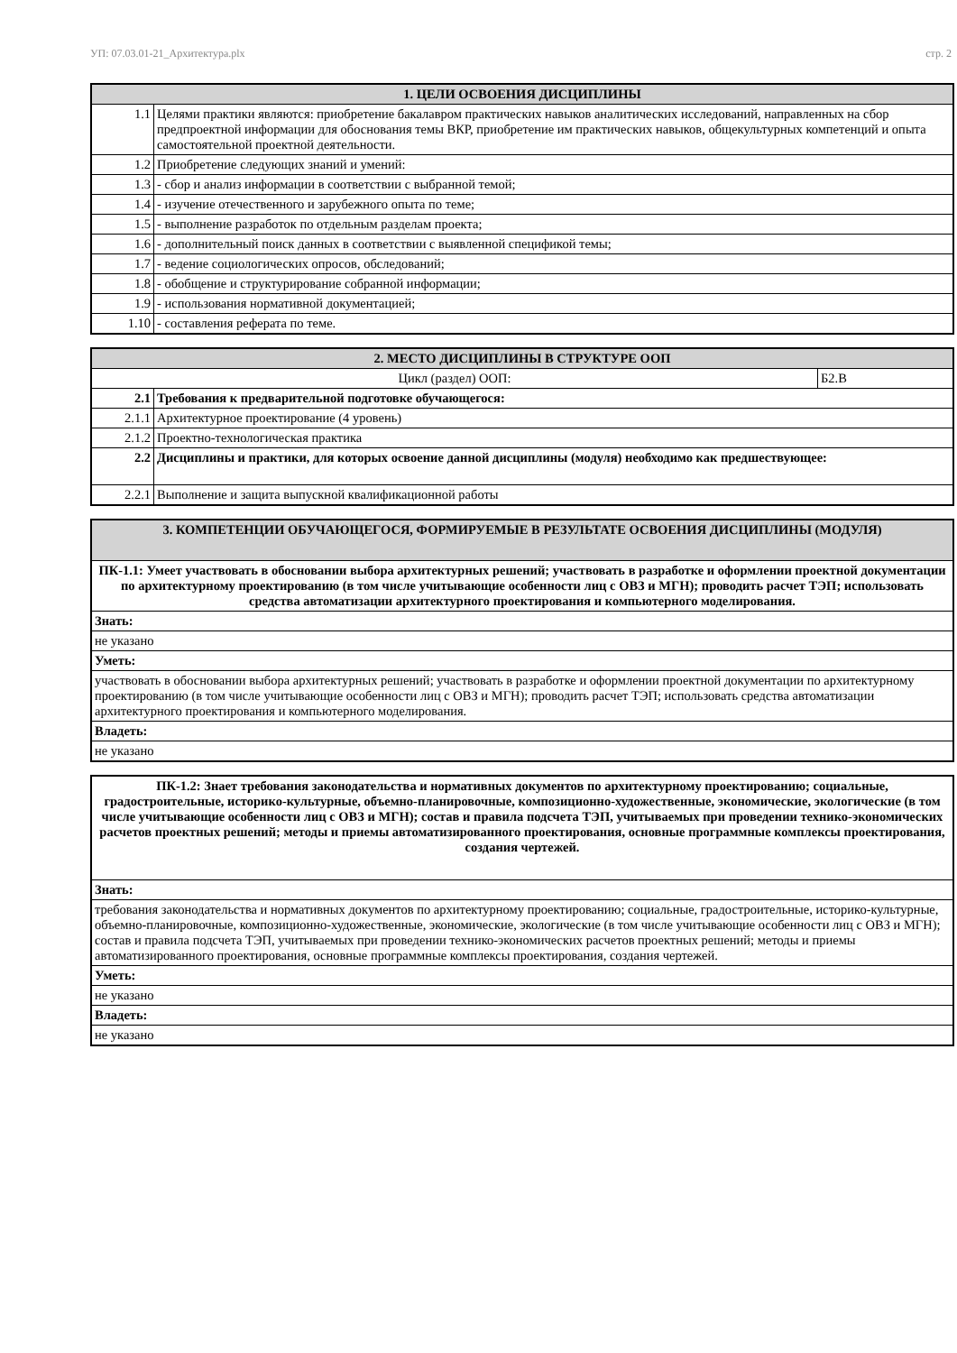УП: 07.03.01-21_Архитектура.plx стр. 2
| 1. ЦЕЛИ ОСВОЕНИЯ ДИСЦИПЛИНЫ | |
| --- | --- |
| 1.1 | Целями практики являются: приобретение бакалавром практических навыков аналитических исследований, направленных на сбор предпроектной информации для обоснования темы ВКР, приобретение им практических навыков, общекультурных компетенций и опыта самостоятельной проектной деятельности. |
| 1.2 | Приобретение следующих знаний и умений: |
| 1.3 | - сбор и анализ информации в соответствии с выбранной темой; |
| 1.4 | - изучение отечественного и зарубежного опыта по теме; |
| 1.5 | - выполнение разработок по отдельным разделам проекта; |
| 1.6 | - дополнительный поиск данных в соответствии с выявленной спецификой темы; |
| 1.7 | - ведение социологических опросов, обследований; |
| 1.8 | - обобщение и структурирование собранной информации; |
| 1.9 | - использования нормативной документацией; |
| 1.10 | - составления реферата по теме. |
| 2. МЕСТО ДИСЦИПЛИНЫ В СТРУКТУРЕ ООП | | |
| --- | --- | --- |
| Цикл (раздел) ООП: | | Б2.В |
| 2.1 | Требования к предварительной подготовке обучающегося: | |
| 2.1.1 | Архитектурное проектирование (4 уровень) | |
| 2.1.2 | Проектно-технологическая практика | |
| 2.2 | Дисциплины и практики, для которых освоение данной дисциплины (модуля) необходимо как предшествующее: | |
| 2.2.1 | Выполнение и защита выпускной квалификационной работы | |
| 3. КОМПЕТЕНЦИИ ОБУЧАЮЩЕГОСЯ, ФОРМИРУЕМЫЕ В РЕЗУЛЬТАТЕ ОСВОЕНИЯ ДИСЦИПЛИНЫ (МОДУЛЯ) |
| --- |
| ПК-1.1: Умеет участвовать в обосновании выбора архитектурных решений; участвовать в разработке и оформлении проектной документации по архитектурному проектированию (в том числе учитывающие особенности лиц с ОВЗ и МГН); проводить расчет ТЭП; использовать средства автоматизации архитектурного проектирования и компьютерного моделирования. |
| Знать: |
| не указано |
| Уметь: |
| участвовать в обосновании выбора архитектурных решений; участвовать в разработке и оформлении проектной документации по архитектурному проектированию (в том числе учитывающие особенности лиц с ОВЗ и МГН); проводить расчет ТЭП; использовать средства автоматизации архитектурного проектирования и компьютерного моделирования. |
| Владеть: |
| не указано |
| ПК-1.2: Знает требования законодательства и нормативных документов по архитектурному проектированию; социальные, градостроительные, историко-культурные, объемно-планировочные, композиционно-художественные, экономические, экологические (в том числе учитывающие особенности лиц с ОВЗ и МГН); состав и правила подсчета ТЭП, учитываемых при проведении технико-экономических расчетов проектных решений; методы и приемы автоматизированного проектирования, основные программные комплексы проектирования, создания чертежей. |
| Знать: |
| требования законодательства и нормативных документов по архитектурному проектированию; социальные, градостроительные, историко-культурные, объемно-планировочные, композиционно-художественные, экономические, экологические (в том числе учитывающие особенности лиц с ОВЗ и МГН); состав и правила подсчета ТЭП, учитываемых при проведении технико-экономических расчетов проектных решений; методы и приемы автоматизированного проектирования, основные программные комплексы проектирования, создания чертежей. |
| Уметь: |
| не указано |
| Владеть: |
| не указано |